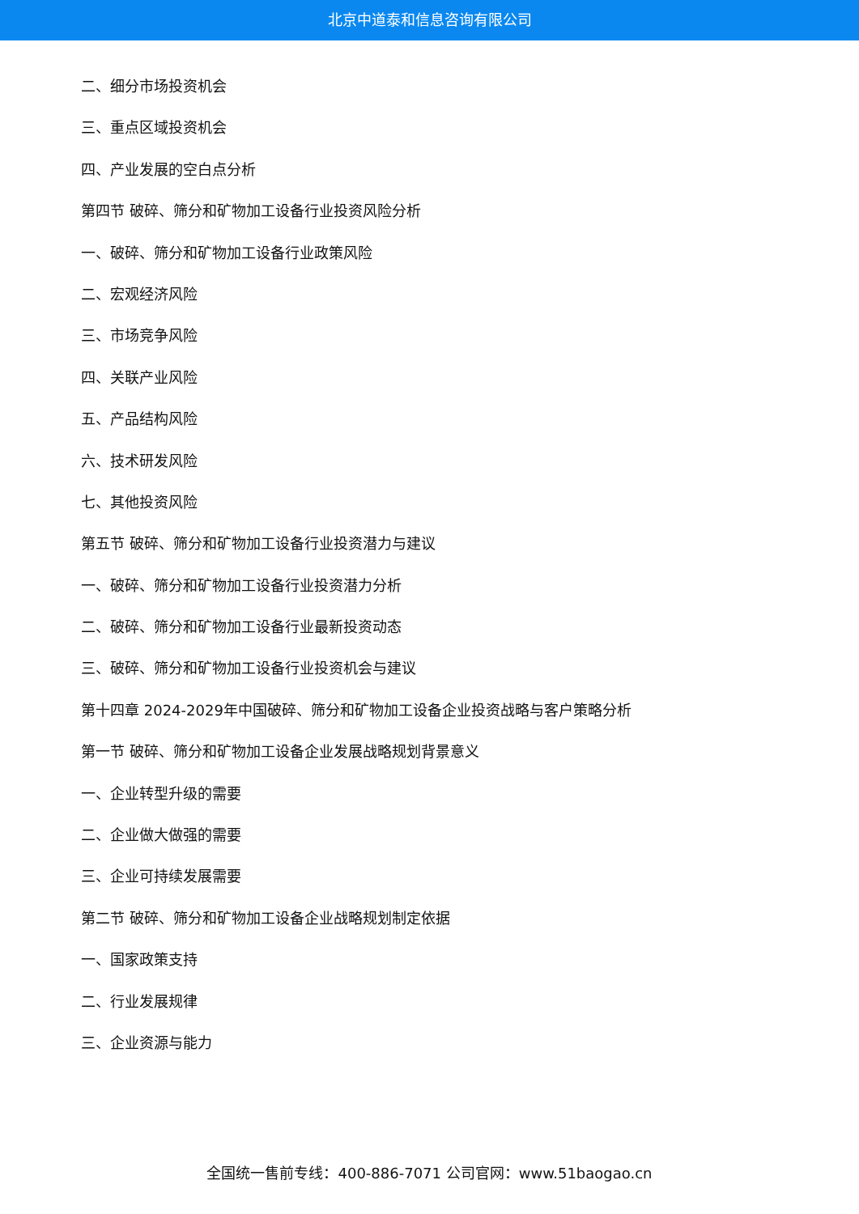北京中道泰和信息咨询有限公司
二、细分市场投资机会
三、重点区域投资机会
四、产业发展的空白点分析
第四节 破碎、筛分和矿物加工设备行业投资风险分析
一、破碎、筛分和矿物加工设备行业政策风险
二、宏观经济风险
三、市场竞争风险
四、关联产业风险
五、产品结构风险
六、技术研发风险
七、其他投资风险
第五节 破碎、筛分和矿物加工设备行业投资潜力与建议
一、破碎、筛分和矿物加工设备行业投资潜力分析
二、破碎、筛分和矿物加工设备行业最新投资动态
三、破碎、筛分和矿物加工设备行业投资机会与建议
第十四章 2024-2029年中国破碎、筛分和矿物加工设备企业投资战略与客户策略分析
第一节 破碎、筛分和矿物加工设备企业发展战略规划背景意义
一、企业转型升级的需要
二、企业做大做强的需要
三、企业可持续发展需要
第二节 破碎、筛分和矿物加工设备企业战略规划制定依据
一、国家政策支持
二、行业发展规律
三、企业资源与能力
全国统一售前专线：400-886-7071 公司官网：www.51baogao.cn